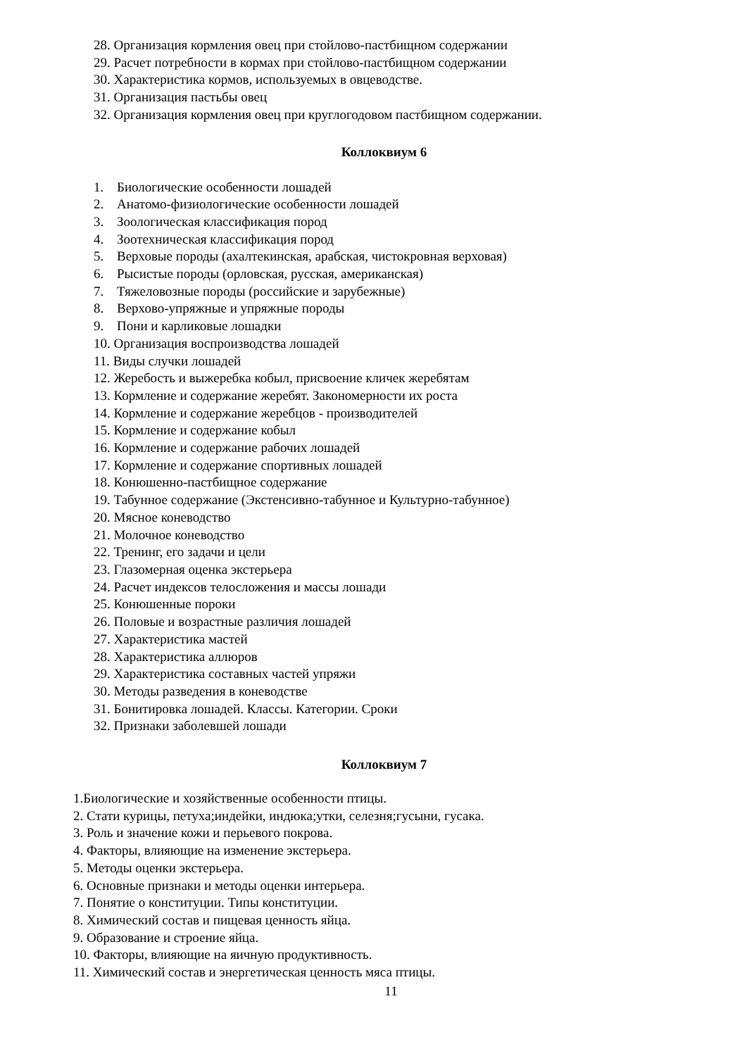28. Организация кормления овец при стойлово-пастбищном содержании
29. Расчет потребности в кормах при стойлово-пастбищном содержании
30. Характеристика кормов, используемых в овцеводстве.
31. Организация пастьбы овец
32. Организация кормления овец при круглогодовом пастбищном содержании.
Коллоквиум 6
1. Биологические особенности лошадей
2. Анатомо-физиологические особенности лошадей
3. Зоологическая классификация пород
4. Зоотехническая классификация пород
5. Верховые породы (ахалтекинская, арабская, чистокровная верховая)
6. Рысистые породы (орловская, русская, американская)
7. Тяжеловозные породы (российские и зарубежные)
8. Верхово-упряжные и упряжные породы
9. Пони и карликовые лошадки
10. Организация воспроизводства лошадей
11. Виды случки лошадей
12. Жеребость и выжеребка кобыл, присвоение кличек жеребятам
13. Кормление и содержание жеребят. Закономерности их роста
14. Кормление и содержание жеребцов - производителей
15. Кормление и содержание кобыл
16. Кормление и содержание рабочих лошадей
17. Кормление и содержание спортивных лошадей
18. Конюшенно-пастбищное содержание
19. Табунное содержание (Экстенсивно-табунное и Культурно-табунное)
20. Мясное коневодство
21. Молочное коневодство
22. Тренинг, его задачи и цели
23. Глазомерная оценка экстерьера
24. Расчет индексов телосложения и массы лошади
25. Конюшенные пороки
26. Половые и возрастные различия лошадей
27. Характеристика мастей
28. Характеристика аллюров
29. Характеристика составных частей упряжи
30. Методы разведения в коневодстве
31. Бонитировка лошадей. Классы. Категории. Сроки
32. Признаки заболевшей лошади
Коллоквиум 7
1.Биологические и хозяйственные особенности птицы.
2. Стати курицы, петуха;индейки, индюка;утки, селезня;гусыни, гусака.
3. Роль и значение кожи и перьевого покрова.
4. Факторы, влияющие на изменение экстерьера.
5. Методы оценки экстерьера.
6. Основные признаки и методы оценки интерьера.
7. Понятие о конституции. Типы конституции.
8. Химический состав и пищевая ценность яйца.
9. Образование и строение яйца.
10. Факторы, влияющие на яичную продуктивность.
11. Химический состав и энергетическая ценность мяса птицы.
11